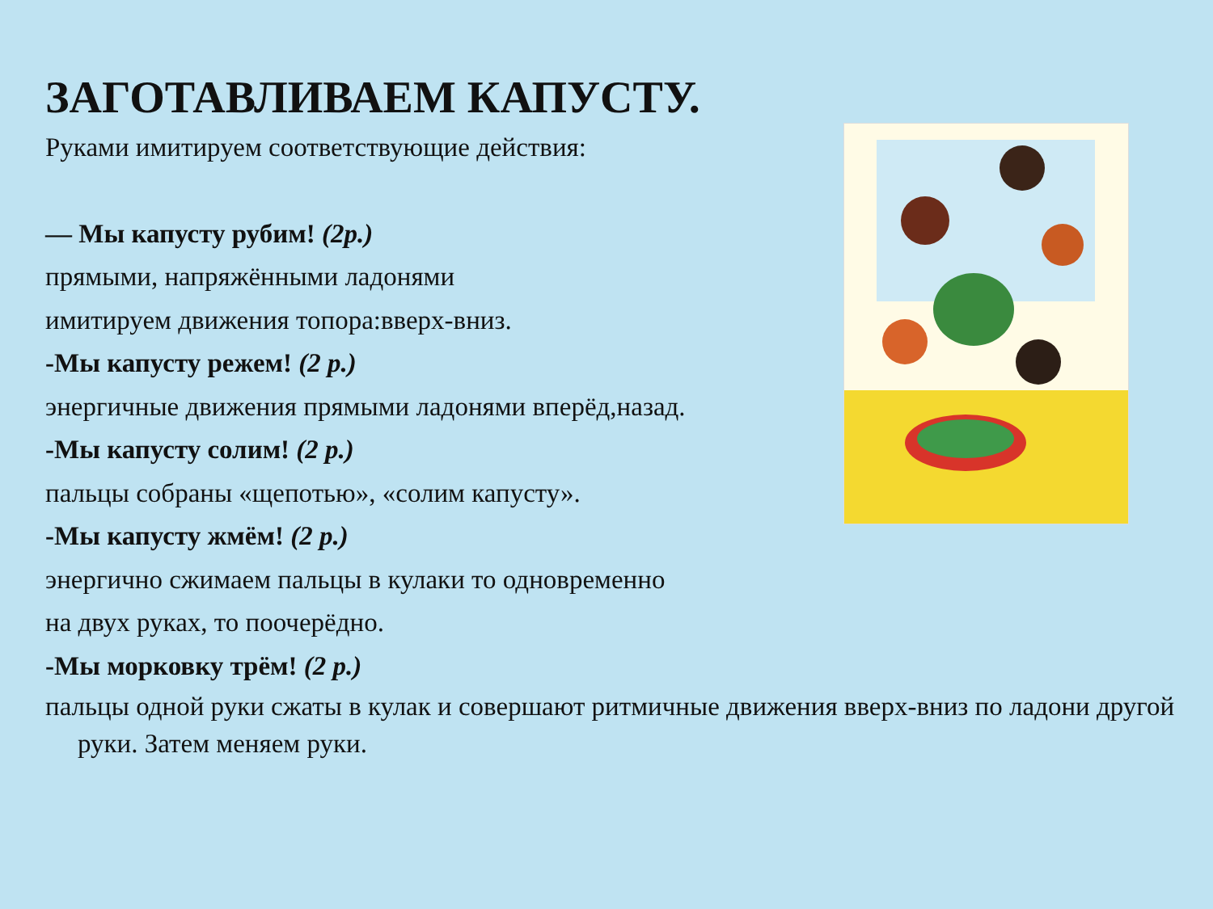ЗАГОТАВЛИВАЕМ КАПУСТУ.
Руками имитируем соответствующие действия:
— Мы капусту рубим! (2р.)
прямыми, напряжёнными ладонями
имитируем движения топора:вверх-вниз.
-Мы капусту режем! (2 р.)
энергичные движения прямыми ладонями вперёд,назад.
-Мы капусту солим! (2 р.)
пальцы собраны «щепотью», «солим капусту».
-Мы капусту жмём! (2 р.)
энергично сжимаем пальцы в кулаки то одновременно
на двух руках, то поочерёдно.
-Мы морковку трём! (2 р.)
пальцы одной руки сжаты в кулак и совершают ритмичные движения вверх-вниз по ладони другой руки. Затем меняем руки.